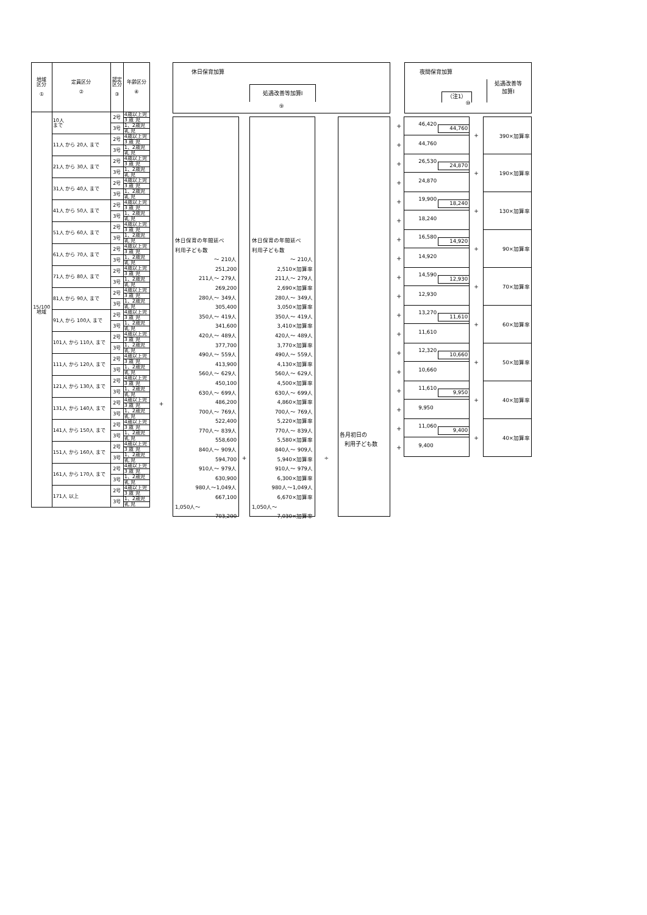| 地域 区分 ① | 定員区分 ② | 認定 区分 ③ | 年齢区分 ④ |
| 15/100 地域 | 10人 まで | 2号 | 4歳以上児 |
| | | | 3 歳 児 |
| | | 3号 | 1、2歳児 |
| | | | 乳 児 |
| | 11人 から 20人 まで | 2号 | 4歳以上児 |
| | | | 3 歳 児 |
| | | 3号 | 1、2歳児 |
| | | | 乳 児 |
| | 21人 から 30人 まで | 2号 | 4歳以上児 |
| | | | 3 歳 児 |
| | | 3号 | 1、2歳児 |
| | | | 乳 児 |
| | 31人 から 40人 まで | 2号 | 4歳以上児 |
| | | | 3 歳 児 |
| | | 3号 | 1、2歳児 |
| | | | 乳 児 |
| | 41人 から 50人 まで | 2号 | 4歳以上児 |
| | | | 3 歳 児 |
| | | 3号 | 1、2歳児 |
| | | | 乳 児 |
| | 51人 から 60人 まで | 2号 | 4歳以上児 |
| | | | 3 歳 児 |
| | | 3号 | 1、2歳児 |
| | | | 乳 児 |
| | 61人 から 70人 まで | 2号 | 4歳以上児 |
| | | | 3 歳 児 |
| | | 3号 | 1、2歳児 |
| | | | 乳 児 |
| | 71人 から 80人 まで | 2号 | 4歳以上児 |
| | | | 3 歳 児 |
| | | 3号 | 1、2歳児 |
| | | | 乳 児 |
| | 81人 から 90人 まで | 2号 | 4歳以上児 |
| | | | 3 歳 児 |
| | | 3号 | 1、2歳児 |
| | | | 乳 児 |
| | 91人 から 100人 まで | 2号 | 4歳以上児 |
| | | | 3 歳 児 |
| | | 3号 | 1、2歳児 |
| | | | 乳 児 |
| | 101人 から 110人 まで | 2号 | 4歳以上児 |
| | | | 3 歳 児 |
| | | 3号 | 1、2歳児 |
| | | | 乳 児 |
| | 111人 から 120人 まで | 2号 | 4歳以上児 |
| | | | 3 歳 児 |
| | | 3号 | 1、2歳児 |
| | | | 乳 児 |
| | 121人 から 130人 まで | 2号 | 4歳以上児 |
| | | | 3 歳 児 |
| | | 3号 | 1、2歳児 |
| | | | 乳 児 |
| | 131人 から 140人 まで | 2号 | 4歳以上児 |
| | | | 3 歳 児 |
| | | 3号 | 1、2歳児 |
| | | | 乳 児 |
| | 141人 から 150人 まで | 2号 | 4歳以上児 |
| | | | 3 歳 児 |
| | | 3号 | 1、2歳児 |
| | | | 乳 児 |
| | 151人 から 160人 まで | 2号 | 4歳以上児 |
| | | | 3 歳 児 |
| | | 3号 | 1、2歳児 |
| | | | 乳 児 |
| | 161人 から 170人 まで | 2号 | 4歳以上児 |
| | | | 3 歳 児 |
| | | 3号 | 1、2歳児 |
| | | | 乳 児 |
| | 171人 以上 | 2号 | 4歳以上児 |
| | | | 3 歳 児 |
| | | 3号 | 1、2歳児 |
| | | | 乳 児 |
+
休日保育加算
処遇改善等加算Ⅰ
⑨
休日保育の年間延べ
利用子ども数
～ 210人
251,200
211人～ 279人
269,200
280人～ 349人
305,400
350人～ 419人
341,600
420人～ 489人
377,700
490人～ 559人
413,900
560人～ 629人
450,100
630人～ 699人
486,200
700人～ 769人
522,400
770人～ 839人
558,600
840人～ 909人
594,700
910人～ 979人
630,900
980人～1,049人
667,100
1,050人～
703,200
+
休日保育の年間延べ
利用子ども数
～ 210人
2,510×加算率
211人～ 279人
2,690×加算率
280人～ 349人
3,050×加算率
350人～ 419人
3,410×加算率
420人～ 489人
3,770×加算率
490人～ 559人
4,130×加算率
560人～ 629人
4,500×加算率
630人～ 699人
4,860×加算率
700人～ 769人
5,220×加算率
770人～ 839人
5,580×加算率
840人～ 909人
5,940×加算率
910人～ 979人
6,300×加算率
980人～1,049人
6,670×加算率
1,050人～
7,030×加算率
÷
各月初日の
利用子ども数
夜間保育加算
（注1）
処遇改善等
加算Ⅰ
⑩
+
+
46,420 44,760
44,760
+ 390×加算率
+
+
26,530 24,870
24,870
+ 190×加算率
+
+
19,900 18,240
18,240
+ 130×加算率
+
+
16,580 14,920
14,920
+ 90×加算率
+
+
14,590 12,930
12,930
+ 70×加算率
+
+
13,270 11,610
11,610
+ 60×加算率
+
+
12,320 10,660
10,660
+ 50×加算率
+
+
11,610 9,950
9,950
+ 40×加算率
+
+
11,060 9,400
9,400
+ 40×加算率